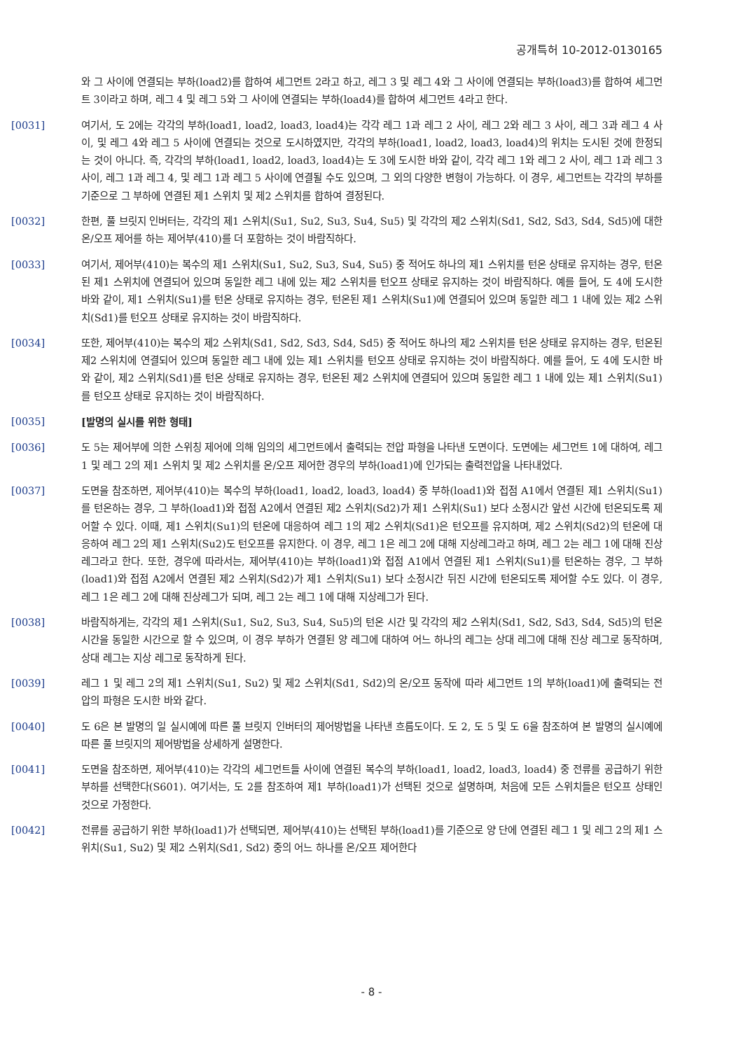공개특허 10-2012-0130165
와 그 사이에 연결되는 부하(load2)를 합하여 세그먼트 2라고 하고, 레그 3 및 레그 4와 그 사이에 연결되는 부하(load3)를 합하여 세그먼트 3이라고 하며, 레그 4 및 레그 5와 그 사이에 연결되는 부하(load4)를 합하여 세그먼트 4라고 한다.
[0031] 여기서, 도 2에는 각각의 부하(load1, load2, load3, load4)는 각각 레그 1과 레그 2 사이, 레그 2와 레그 3 사이, 레그 3과 레그 4 사이, 및 레그 4와 레그 5 사이에 연결되는 것으로 도시하였지만, 각각의 부하(load1, load2, load3, load4)의 위치는 도시된 것에 한정되는 것이 아니다. 즉, 각각의 부하(load1, load2, load3, load4)는 도 3에 도시한 바와 같이, 각각 레그 1와 레그 2 사이, 레그 1과 레그 3 사이, 레그 1과 레그 4, 및 레그 1과 레그 5 사이에 연결될 수도 있으며, 그 외의 다양한 변형이 가능하다. 이 경우, 세그먼트는 각각의 부하를 기준으로 그 부하에 연결된 제1 스위치 및 제2 스위치를 합하여 결정된다.
[0032] 한편, 풀 브릿지 인버터는, 각각의 제1 스위치(Su1, Su2, Su3, Su4, Su5) 및 각각의 제2 스위치(Sd1, Sd2, Sd3, Sd4, Sd5)에 대한 온/오프 제어를 하는 제어부(410)를 더 포함하는 것이 바람직하다.
[0033] 여기서, 제어부(410)는 복수의 제1 스위치(Su1, Su2, Su3, Su4, Su5) 중 적어도 하나의 제1 스위치를 턴온 상태로 유지하는 경우, 턴온된 제1 스위치에 연결되어 있으며 동일한 레그 내에 있는 제2 스위치를 턴오프 상태로 유지하는 것이 바람직하다. 예를 들어, 도 4에 도시한 바와 같이, 제1 스위치(Su1)를 턴온 상태로 유지하는 경우, 턴온된 제1 스위치(Su1)에 연결되어 있으며 동일한 레그 1 내에 있는 제2 스위치(Sd1)를 턴오프 상태로 유지하는 것이 바람직하다.
[0034] 또한, 제어부(410)는 복수의 제2 스위치(Sd1, Sd2, Sd3, Sd4, Sd5) 중 적어도 하나의 제2 스위치를 턴온 상태로 유지하는 경우, 턴온된 제2 스위치에 연결되어 있으며 동일한 레그 내에 있는 제1 스위치를 턴오프 상태로 유지하는 것이 바람직하다. 예를 들어, 도 4에 도시한 바와 같이, 제2 스위치(Sd1)를 턴온 상태로 유지하는 경우, 턴온된 제2 스위치에 연결되어 있으며 동일한 레그 1 내에 있는 제1 스위치(Su1)를 턴오프 상태로 유지하는 것이 바람직하다.
[0035] [발명의 실시를 위한 형태]
[0036] 도 5는 제어부에 의한 스위칭 제어에 의해 임의의 세그먼트에서 출력되는 전압 파형을 나타낸 도면이다. 도면에는 세그먼트 1에 대하여, 레그 1 및 레그 2의 제1 스위치 및 제2 스위치를 온/오프 제어한 경우의 부하(load1)에 인가되는 출력전압을 나타내었다.
[0037] 도면을 참조하면, 제어부(410)는 복수의 부하(load1, load2, load3, load4) 중 부하(load1)와 접점 A1에서 연결된 제1 스위치(Su1)를 턴온하는 경우, 그 부하(load1)와 접점 A2에서 연결된 제2 스위치(Sd2)가 제1 스위치(Su1) 보다 소정시간 앞선 시간에 턴온되도록 제어할 수 있다. 이때, 제1 스위치(Su1)의 턴온에 대응하여 레그 1의 제2 스위치(Sd1)은 턴오프를 유지하며, 제2 스위치(Sd2)의 턴온에 대응하여 레그 2의 제1 스위치(Su2)도 턴오프를 유지한다. 이 경우, 레그 1은 레그 2에 대해 지상레그라고 하며, 레그 2는 레그 1에 대해 진상레그라고 한다. 또한, 경우에 따라서는, 제어부(410)는 부하(load1)와 접점 A1에서 연결된 제1 스위치(Su1)를 턴온하는 경우, 그 부하(load1)와 접점 A2에서 연결된 제2 스위치(Sd2)가 제1 스위치(Su1) 보다 소정시간 뒤진 시간에 턴온되도록 제어할 수도 있다. 이 경우, 레그 1은 레그 2에 대해 진상레그가 되며, 레그 2는 레그 1에 대해 지상레그가 된다.
[0038] 바람직하게는, 각각의 제1 스위치(Su1, Su2, Su3, Su4, Su5)의 턴온 시간 및 각각의 제2 스위치(Sd1, Sd2, Sd3, Sd4, Sd5)의 턴온 시간을 동일한 시간으로 할 수 있으며, 이 경우 부하가 연결된 양 레그에 대하여 어느 하나의 레그는 상대 레그에 대해 진상 레그로 동작하며, 상대 레그는 지상 레그로 동작하게 된다.
[0039] 레그 1 및 레그 2의 제1 스위치(Su1, Su2) 및 제2 스위치(Sd1, Sd2)의 온/오프 동작에 따라 세그먼트 1의 부하(load1)에 출력되는 전압의 파형은 도시한 바와 같다.
[0040] 도 6은 본 발명의 일 실시예에 따른 풀 브릿지 인버터의 제어방법을 나타낸 흐름도이다. 도 2, 도 5 및 도 6을 참조하여 본 발명의 실시예에 따른 풀 브릿지의 제어방법을 상세하게 설명한다.
[0041] 도면을 참조하면, 제어부(410)는 각각의 세그먼트들 사이에 연결된 복수의 부하(load1, load2, load3, load4) 중 전류를 공급하기 위한 부하를 선택한다(S601). 여기서는, 도 2를 참조하여 제1 부하(load1)가 선택된 것으로 설명하며, 처음에 모든 스위치들은 턴오프 상태인 것으로 가정한다.
[0042] 전류를 공급하기 위한 부하(load1)가 선택되면, 제어부(410)는 선택된 부하(load1)를 기준으로 양 단에 연결된 레그 1 및 레그 2의 제1 스위치(Su1, Su2) 및 제2 스위치(Sd1, Sd2) 중의 어느 하나를 온/오프 제어한다
- 8 -